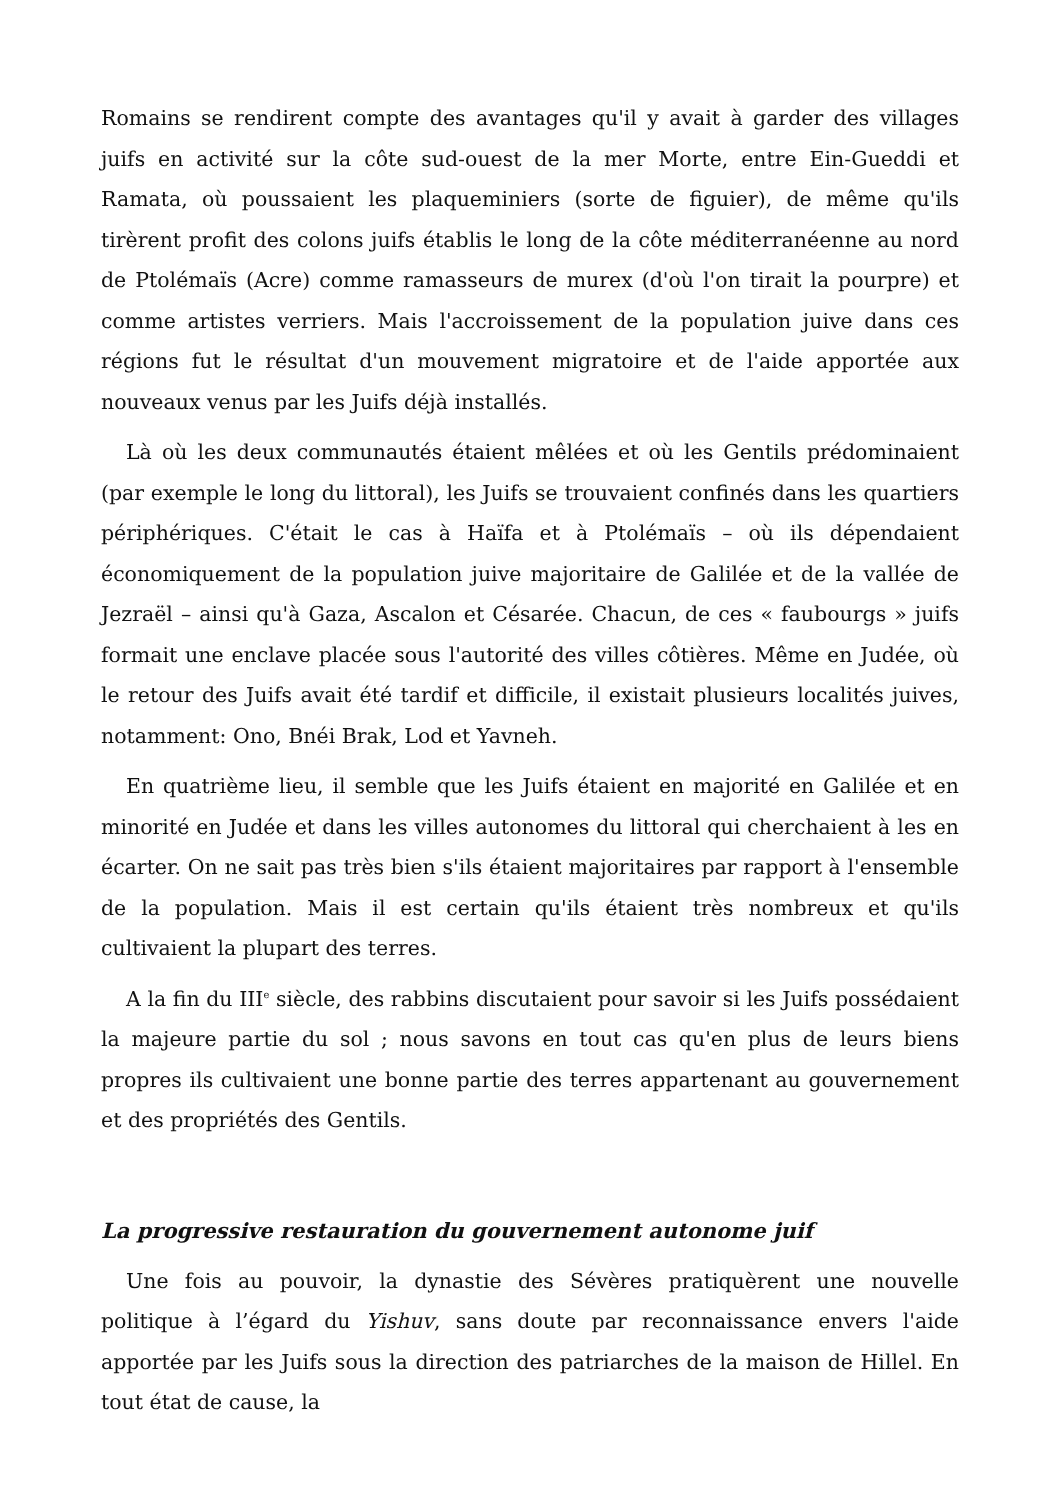Romains se rendirent compte des avantages qu'il y avait à garder des villages juifs en activité sur la côte sud-ouest de la mer Morte, entre Ein-Gueddi et Ramata, où poussaient les plaqueminiers (sorte de figuier), de même qu'ils tirèrent profit des colons juifs établis le long de la côte méditerranéenne au nord de Ptolémaïs (Acre) comme ramasseurs de murex (d'où l'on tirait la pourpre) et comme artistes verriers. Mais l'accroissement de la population juive dans ces régions fut le résultat d'un mouvement migratoire et de l'aide apportée aux nouveaux venus par les Juifs déjà installés.
Là où les deux communautés étaient mêlées et où les Gentils prédominaient (par exemple le long du littoral), les Juifs se trouvaient confinés dans les quartiers périphériques. C'était le cas à Haïfa et à Ptolémaïs – où ils dépendaient économiquement de la population juive majoritaire de Galilée et de la vallée de Jezraël – ainsi qu'à Gaza, Ascalon et Césarée. Chacun, de ces « faubourgs » juifs formait une enclave placée sous l'autorité des villes côtières. Même en Judée, où le retour des Juifs avait été tardif et difficile, il existait plusieurs localités juives, notamment: Ono, Bnéi Brak, Lod et Yavneh.
En quatrième lieu, il semble que les Juifs étaient en majorité en Galilée et en minorité en Judée et dans les villes autonomes du littoral qui cherchaient à les en écarter. On ne sait pas très bien s'ils étaient majoritaires par rapport à l'ensemble de la population. Mais il est certain qu'ils étaient très nombreux et qu'ils cultivaient la plupart des terres.
A la fin du III<sup>e</sup> siècle, des rabbins discutaient pour savoir si les Juifs possédaient la majeure partie du sol ; nous savons en tout cas qu'en plus de leurs biens propres ils cultivaient une bonne partie des terres appartenant au gouvernement et des propriétés des Gentils.
La progressive restauration du gouvernement autonome juif
Une fois au pouvoir, la dynastie des Sévères pratiquèrent une nouvelle politique à l’égard du Yishuv, sans doute par reconnaissance envers l'aide apportée par les Juifs sous la direction des patriarches de la maison de Hillel. En tout état de cause, la